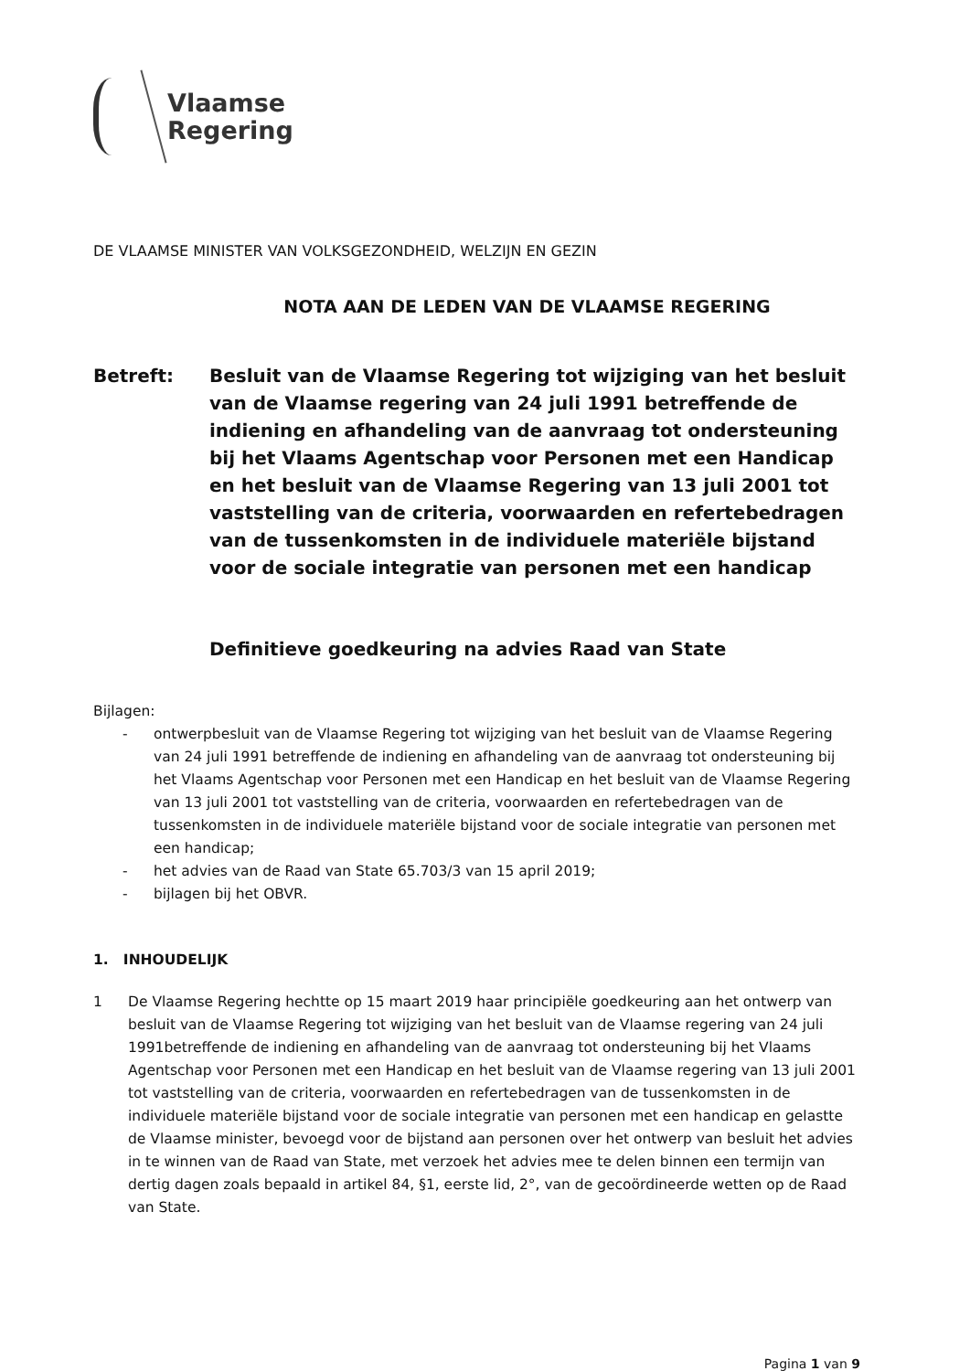Vlaamse
Regering
DE VLAAMSE MINISTER VAN VOLKSGEZONDHEID, WELZIJN EN GEZIN
NOTA AAN DE LEDEN VAN DE VLAAMSE REGERING
Betreft: Besluit van de Vlaamse Regering tot wijziging van het besluit van de Vlaamse regering van 24 juli 1991 betreffende de indiening en afhandeling van de aanvraag tot ondersteuning bij het Vlaams Agentschap voor Personen met een Handicap en het besluit van de Vlaamse Regering van 13 juli 2001 tot vaststelling van de criteria, voorwaarden en refertebedragen van de tussenkomsten in de individuele materiële bijstand voor de sociale integratie van personen met een handicap
Definitieve goedkeuring na advies Raad van State
Bijlagen:
- ontwerpbesluit van de Vlaamse Regering tot wijziging van het besluit van de Vlaamse Regering van 24 juli 1991 betreffende de indiening en afhandeling van de aanvraag tot ondersteuning bij het Vlaams Agentschap voor Personen met een Handicap en het besluit van de Vlaamse Regering van 13 juli 2001 tot vaststelling van de criteria, voorwaarden en refertebedragen van de tussenkomsten in de individuele materiële bijstand voor de sociale integratie van personen met een handicap;
- het advies van de Raad van State 65.703/3 van 15 april 2019;
- bijlagen bij het OBVR.
1. INHOUDELIJK
1 De Vlaamse Regering hechtte op 15 maart 2019 haar principiële goedkeuring aan het ontwerp van besluit van de Vlaamse Regering tot wijziging van het besluit van de Vlaamse regering van 24 juli 1991betreffende de indiening en afhandeling van de aanvraag tot ondersteuning bij het Vlaams Agentschap voor Personen met een Handicap en het besluit van de Vlaamse regering van 13 juli 2001 tot vaststelling van de criteria, voorwaarden en refertebedragen van de tussenkomsten in de individuele materiële bijstand voor de sociale integratie van personen met een handicap en gelastte de Vlaamse minister, bevoegd voor de bijstand aan personen over het ontwerp van besluit het advies in te winnen van de Raad van State, met verzoek het advies mee te delen binnen een termijn van dertig dagen zoals bepaald in artikel 84, §1, eerste lid, 2°, van de gecoördineerde wetten op de Raad van State.
Pagina 1 van 9